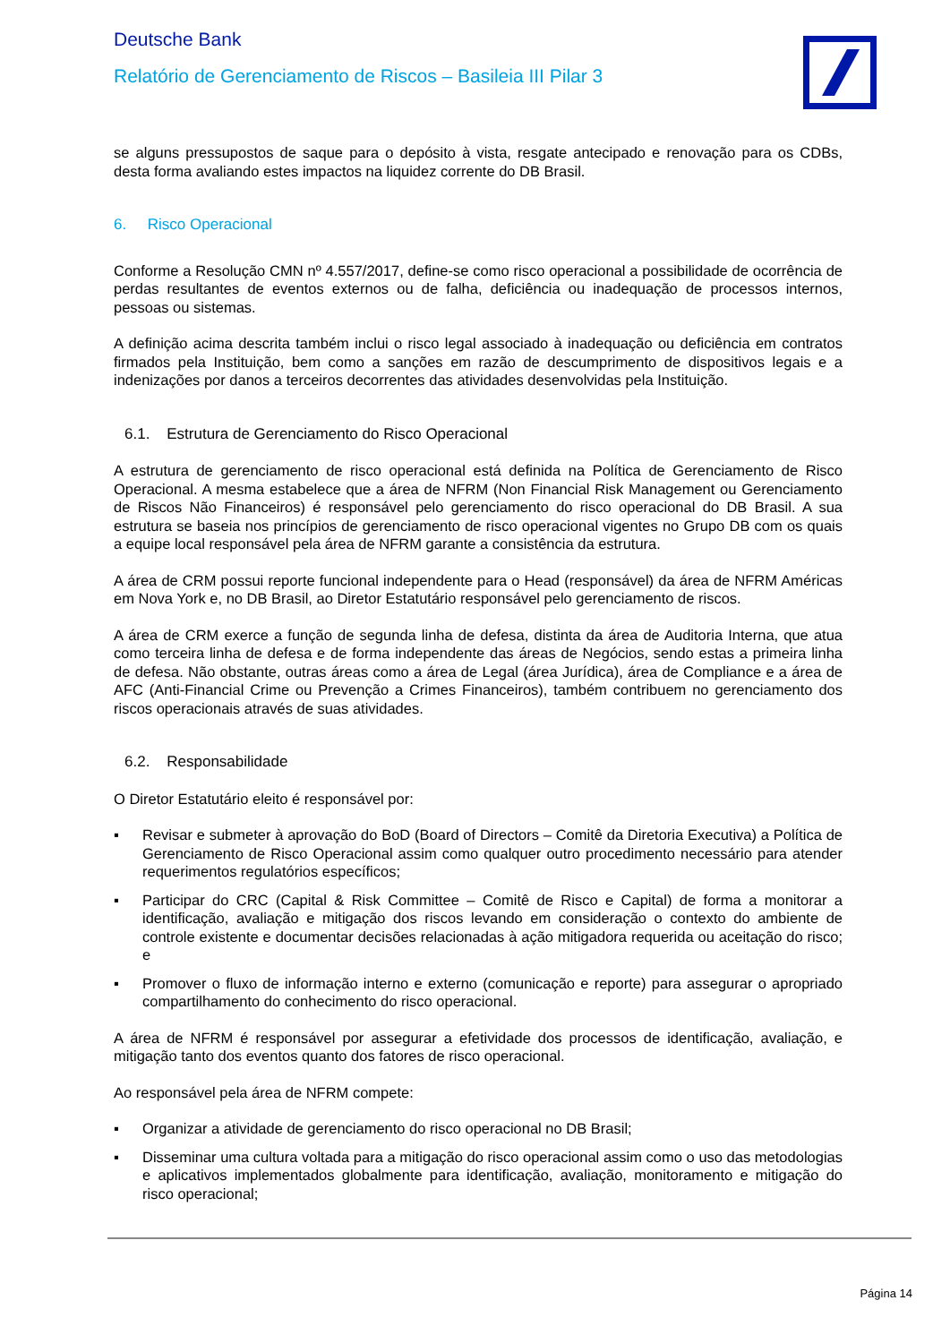Deutsche Bank
Relatório de Gerenciamento de Riscos – Basileia III Pilar 3
se alguns pressupostos de saque para o depósito à vista, resgate antecipado e renovação para os CDBs, desta forma avaliando estes impactos na liquidez corrente do DB Brasil.
6. Risco Operacional
Conforme a Resolução CMN nº 4.557/2017, define-se como risco operacional a possibilidade de ocorrência de perdas resultantes de eventos externos ou de falha, deficiência ou inadequação de processos internos, pessoas ou sistemas.
A definição acima descrita também inclui o risco legal associado à inadequação ou deficiência em contratos firmados pela Instituição, bem como a sanções em razão de descumprimento de dispositivos legais e a indenizações por danos a terceiros decorrentes das atividades desenvolvidas pela Instituição.
6.1. Estrutura de Gerenciamento do Risco Operacional
A estrutura de gerenciamento de risco operacional está definida na Política de Gerenciamento de Risco Operacional. A mesma estabelece que a área de NFRM (Non Financial Risk Management ou Gerenciamento de Riscos Não Financeiros) é responsável pelo gerenciamento do risco operacional do DB Brasil. A sua estrutura se baseia nos princípios de gerenciamento de risco operacional vigentes no Grupo DB com os quais a equipe local responsável pela área de NFRM garante a consistência da estrutura.
A área de CRM possui reporte funcional independente para o Head (responsável) da área de NFRM Américas em Nova York e, no DB Brasil, ao Diretor Estatutário responsável pelo gerenciamento de riscos.
A área de CRM exerce a função de segunda linha de defesa, distinta da área de Auditoria Interna, que atua como terceira linha de defesa e de forma independente das áreas de Negócios, sendo estas a primeira linha de defesa. Não obstante, outras áreas como a área de Legal (área Jurídica), área de Compliance e a área de AFC (Anti-Financial Crime ou Prevenção a Crimes Financeiros), também contribuem no gerenciamento dos riscos operacionais através de suas atividades.
6.2. Responsabilidade
O Diretor Estatutário eleito é responsável por:
▪ Revisar e submeter à aprovação do BoD (Board of Directors – Comitê da Diretoria Executiva) a Política de Gerenciamento de Risco Operacional assim como qualquer outro procedimento necessário para atender requerimentos regulatórios específicos;
▪ Participar do CRC (Capital & Risk Committee – Comitê de Risco e Capital) de forma a monitorar a identificação, avaliação e mitigação dos riscos levando em consideração o contexto do ambiente de controle existente e documentar decisões relacionadas à ação mitigadora requerida ou aceitação do risco; e
▪ Promover o fluxo de informação interno e externo (comunicação e reporte) para assegurar o apropriado compartilhamento do conhecimento do risco operacional.
A área de NFRM é responsável por assegurar a efetividade dos processos de identificação, avaliação, e mitigação tanto dos eventos quanto dos fatores de risco operacional.
Ao responsável pela área de NFRM compete:
▪ Organizar a atividade de gerenciamento do risco operacional no DB Brasil;
▪ Disseminar uma cultura voltada para a mitigação do risco operacional assim como o uso das metodologias e aplicativos implementados globalmente para identificação, avaliação, monitoramento e mitigação do risco operacional;
Página 14